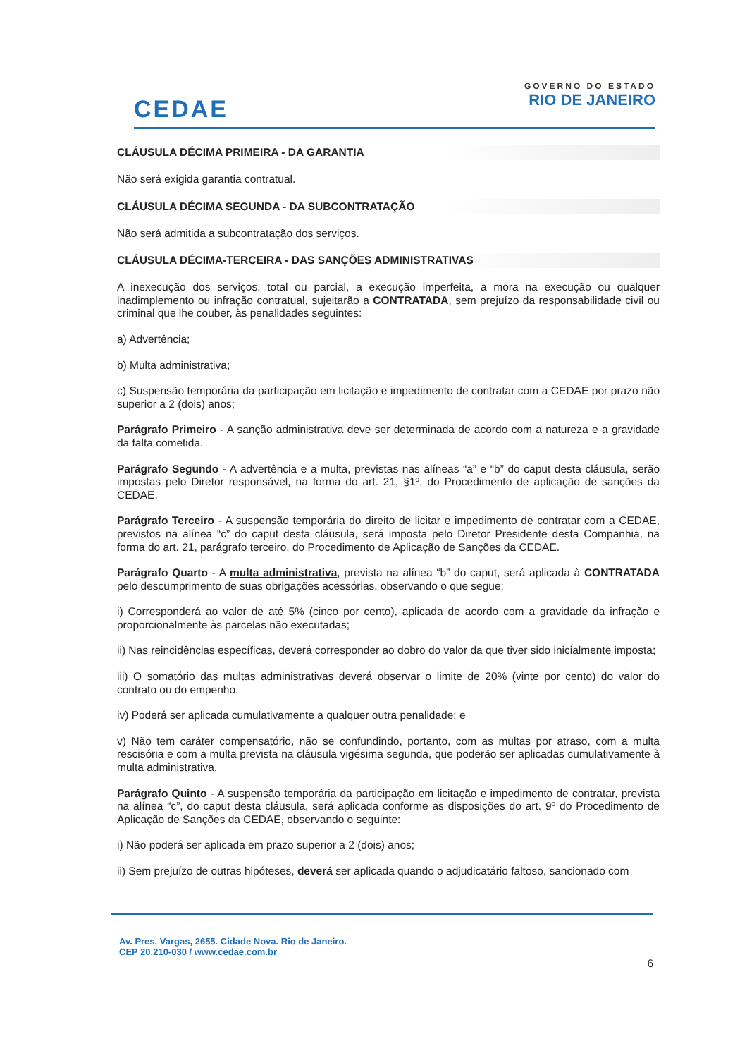CEDAE
GOVERNO DO ESTADO
RIO DE JANEIRO
CLÁUSULA DÉCIMA PRIMEIRA - DA GARANTIA
Não será exigida garantia contratual.
CLÁUSULA DÉCIMA SEGUNDA - DA SUBCONTRATAÇÃO
Não será admitida a subcontratação dos serviços.
CLÁUSULA DÉCIMA-TERCEIRA - DAS SANÇÕES ADMINISTRATIVAS
A inexecução dos serviços, total ou parcial, a execução imperfeita, a mora na execução ou qualquer inadimplemento ou infração contratual, sujeitarão a CONTRATADA, sem prejuízo da responsabilidade civil ou criminal que lhe couber, às penalidades seguintes:
a) Advertência;
b) Multa administrativa;
c) Suspensão temporária da participação em licitação e impedimento de contratar com a CEDAE por prazo não superior a 2 (dois) anos;
Parágrafo Primeiro - A sanção administrativa deve ser determinada de acordo com a natureza e a gravidade da falta cometida.
Parágrafo Segundo - A advertência e a multa, previstas nas alíneas “a” e “b” do caput desta cláusula, serão impostas pelo Diretor responsável, na forma do art. 21, §1º, do Procedimento de aplicação de sanções da CEDAE.
Parágrafo Terceiro - A suspensão temporária do direito de licitar e impedimento de contratar com a CEDAE, previstos na alínea “c” do caput desta cláusula, será imposta pelo Diretor Presidente desta Companhia, na forma do art. 21, parágrafo terceiro, do Procedimento de Aplicação de Sanções da CEDAE.
Parágrafo Quarto - A multa administrativa, prevista na alínea “b” do caput, será aplicada à CONTRATADA pelo descumprimento de suas obrigações acessórias, observando o que segue:
i) Corresponderá ao valor de até 5% (cinco por cento), aplicada de acordo com a gravidade da infração e proporcionalmente às parcelas não executadas;
ii) Nas reincidências específicas, deverá corresponder ao dobro do valor da que tiver sido inicialmente imposta;
iii) O somatório das multas administrativas deverá observar o limite de 20% (vinte por cento) do valor do contrato ou do empenho.
iv) Poderá ser aplicada cumulativamente a qualquer outra penalidade; e
v) Não tem caráter compensatório, não se confundindo, portanto, com as multas por atraso, com a multa rescisória e com a multa prevista na cláusula vigésima segunda, que poderão ser aplicadas cumulativamente à multa administrativa.
Parágrafo Quinto - A suspensão temporária da participação em licitação e impedimento de contratar, prevista na alínea “c”, do caput desta cláusula, será aplicada conforme as disposições do art. 9º do Procedimento de Aplicação de Sanções da CEDAE, observando o seguinte:
i) Não poderá ser aplicada em prazo superior a 2 (dois) anos;
ii) Sem prejuízo de outras hipóteses, deverá ser aplicada quando o adjudicatário faltoso, sancionado com
Av. Pres. Vargas, 2655. Cidade Nova. Rio de Janeiro.
CEP 20.210-030 / www.cedae.com.br
6